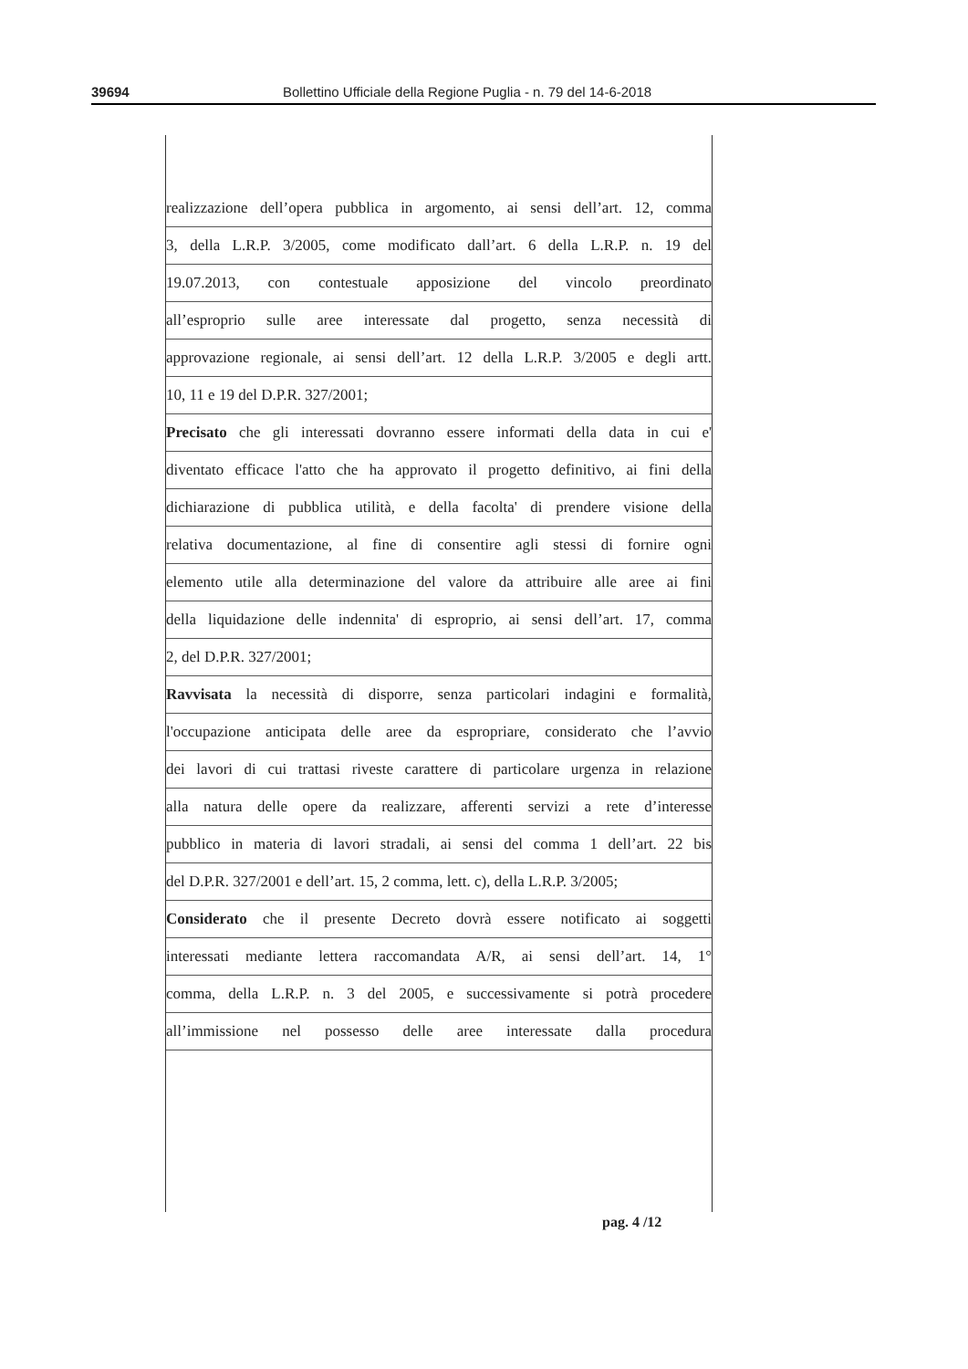39694 Bollettino Ufficiale della Regione Puglia - n. 79 del 14-6-2018
realizzazione dell’opera pubblica in argomento, ai sensi dell’art. 12, comma
3, della L.R.P. 3/2005, come modificato dall’art. 6 della L.R.P. n. 19 del
19.07.2013, con contestuale apposizione del vincolo preordinato
all’esproprio sulle aree interessate dal progetto, senza necessità di
approvazione regionale, ai sensi dell’art. 12 della L.R.P. 3/2005 e degli artt.
10, 11 e 19 del D.P.R. 327/2001;
Precisato che gli interessati dovranno essere informati della data in cui e'
diventato efficace l'atto che ha approvato il progetto definitivo, ai fini della
dichiarazione di pubblica utilità, e della facolta' di prendere visione della
relativa documentazione, al fine di consentire agli stessi di fornire ogni
elemento utile alla determinazione del valore da attribuire alle aree ai fini
della liquidazione delle indennita' di esproprio, ai sensi dell’art. 17, comma
2, del D.P.R. 327/2001;
Ravvisata la necessità di disporre, senza particolari indagini e formalità,
l'occupazione anticipata delle aree da espropriare, considerato che l’avvio
dei lavori di cui trattasi riveste carattere di particolare urgenza in relazione
alla natura delle opere da realizzare, afferenti servizi a rete d’interesse
pubblico in materia di lavori stradali, ai sensi del comma 1 dell’art. 22 bis
del D.P.R. 327/2001 e dell’art. 15, 2 comma, lett. c), della L.R.P. 3/2005;
Considerato che il presente Decreto dovrà essere notificato ai soggetti
interessati mediante lettera raccomandata A/R, ai sensi dell’art. 14, 1°
comma, della L.R.P. n. 3 del 2005, e successivamente si potrà procedere
all’immissione nel possesso delle aree interessate dalla procedura
pag. 4 /12